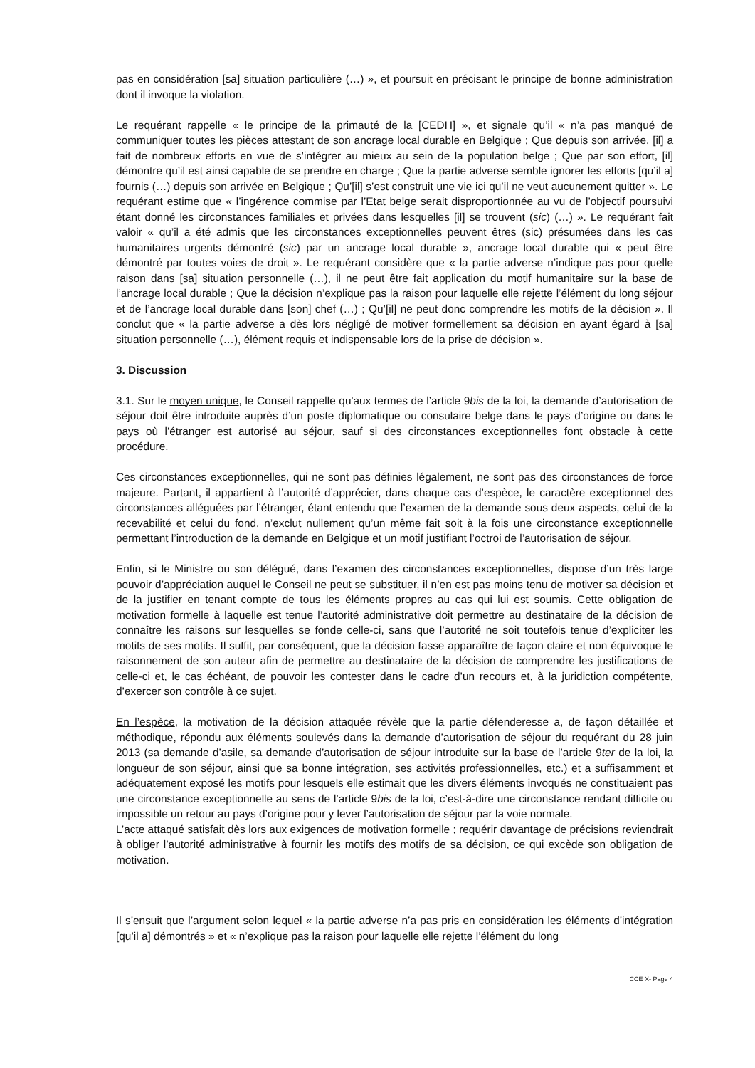pas en considération [sa] situation particulière (…) », et poursuit en précisant le principe de bonne administration dont il invoque la violation.
Le requérant rappelle « le principe de la primauté de la [CEDH] », et signale qu’il « n’a pas manqué de communiquer toutes les pièces attestant de son ancrage local durable en Belgique ; Que depuis son arrivée, [il] a fait de nombreux efforts en vue de s’intégrer au mieux au sein de la population belge ; Que par son effort, [il] démontre qu’il est ainsi capable de se prendre en charge ; Que la partie adverse semble ignorer les efforts [qu’il a] fournis (…) depuis son arrivée en Belgique ; Qu’[il] s’est construit une vie ici qu’il ne veut aucunement quitter ». Le requérant estime que « l’ingérence commise par l’Etat belge serait disproportionnée au vu de l’objectif poursuivi étant donné les circonstances familiales et privées dans lesquelles [il] se trouvent (sic) (…) ». Le requérant fait valoir « qu’il a été admis que les circonstances exceptionnelles peuvent êtres (sic) présumées dans les cas humanitaires urgents démontré (sic) par un ancrage local durable », ancrage local durable qui « peut être démontré par toutes voies de droit ». Le requérant considère que « la partie adverse n’indique pas pour quelle raison dans [sa] situation personnelle (…), il ne peut être fait application du motif humanitaire sur la base de l’ancrage local durable ; Que la décision n’explique pas la raison pour laquelle elle rejette l’élément du long séjour et de l’ancrage local durable dans [son] chef (…) ; Qu’[il] ne peut donc comprendre les motifs de la décision ». Il conclut que « la partie adverse a dès lors négligé de motiver formellement sa décision en ayant égard à [sa] situation personnelle (…), élément requis et indispensable lors de la prise de décision ».
3. Discussion
3.1. Sur le moyen unique, le Conseil rappelle qu'aux termes de l’article 9bis de la loi, la demande d’autorisation de séjour doit être introduite auprès d’un poste diplomatique ou consulaire belge dans le pays d’origine ou dans le pays où l’étranger est autorisé au séjour, sauf si des circonstances exceptionnelles font obstacle à cette procédure.
Ces circonstances exceptionnelles, qui ne sont pas définies légalement, ne sont pas des circonstances de force majeure. Partant, il appartient à l’autorité d’apprécier, dans chaque cas d’espèce, le caractère exceptionnel des circonstances alléguées par l’étranger, étant entendu que l’examen de la demande sous deux aspects, celui de la recevabilité et celui du fond, n’exclut nullement qu’un même fait soit à la fois une circonstance exceptionnelle permettant l’introduction de la demande en Belgique et un motif justifiant l’octroi de l’autorisation de séjour.
Enfin, si le Ministre ou son délégué, dans l’examen des circonstances exceptionnelles, dispose d’un très large pouvoir d’appréciation auquel le Conseil ne peut se substituer, il n’en est pas moins tenu de motiver sa décision et de la justifier en tenant compte de tous les éléments propres au cas qui lui est soumis. Cette obligation de motivation formelle à laquelle est tenue l’autorité administrative doit permettre au destinataire de la décision de connaître les raisons sur lesquelles se fonde celle-ci, sans que l’autorité ne soit toutefois tenue d’expliciter les motifs de ses motifs. Il suffit, par conséquent, que la décision fasse apparaître de façon claire et non équivoque le raisonnement de son auteur afin de permettre au destinataire de la décision de comprendre les justifications de celle-ci et, le cas échéant, de pouvoir les contester dans le cadre d’un recours et, à la juridiction compétente, d’exercer son contrôle à ce sujet.
En l’espèce, la motivation de la décision attaquée révèle que la partie défenderesse a, de façon détaillée et méthodique, répondu aux éléments soulevés dans la demande d’autorisation de séjour du requérant du 28 juin 2013 (sa demande d’asile, sa demande d’autorisation de séjour introduite sur la base de l’article 9ter de la loi, la longueur de son séjour, ainsi que sa bonne intégration, ses activités professionnelles, etc.) et a suffisamment et adéquatement exposé les motifs pour lesquels elle estimait que les divers éléments invoqués ne constituaient pas une circonstance exceptionnelle au sens de l’article 9bis de la loi, c’est-à-dire une circonstance rendant difficile ou impossible un retour au pays d’origine pour y lever l’autorisation de séjour par la voie normale.
L’acte attaqué satisfait dès lors aux exigences de motivation formelle ; requérir davantage de précisions reviendrait à obliger l’autorité administrative à fournir les motifs des motifs de sa décision, ce qui excède son obligation de motivation.
Il s’ensuit que l’argument selon lequel « la partie adverse n’a pas pris en considération les éléments d’intégration [qu’il a] démontrés » et « n’explique pas la raison pour laquelle elle rejette l’élément du long
CCE X- Page 4